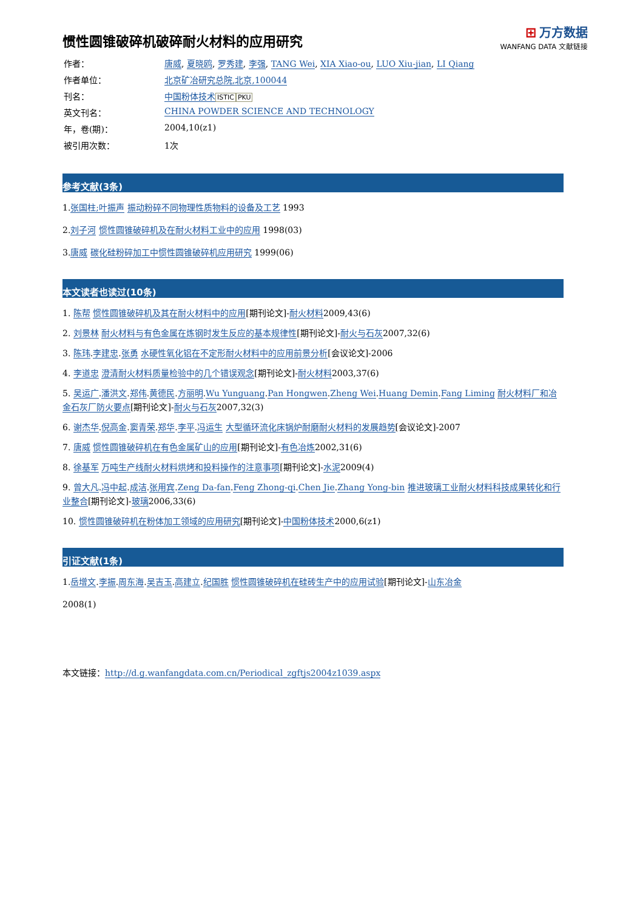⊞ 万方数据
WANFANG DATA 文献链接
惯性圆锥破碎机破碎耐火材料的应用研究
| 作者： | 唐威 , 夏晓鸥 , 罗秀建 , 李强 , TANG Wei , XIA Xiao-ou , LUO Xiu-jian , LI Qiang |
| 作者单位： | 北京矿冶研究总院,北京,100044 |
| 刊名： | 中国粉体技术 ISTIC PKU |
| 英文刊名： | CHINA POWDER SCIENCE AND TECHNOLOGY |
| 年，卷(期)： | 2004,10(z1) |
| 被引用次数： | 1次 |
参考文献(3条)
1.张国柱;叶振声 振动粉碎不同物理性质物料的设备及工艺 1993
2.刘子河 惯性圆锥破碎机及在耐火材料工业中的应用 1998(03)
3.唐威 碳化硅粉碎加工中惯性圆锥破碎机应用研究 1999(06)
本文读者也读过(10条)
1. 陈帮 惯性圆锥破碎机及其在耐火材料中的应用[期刊论文]-耐火材料2009,43(6)
2. 刘景林 耐火材料与有色金属在炼钢时发生反应的基本规律性[期刊论文]-耐火与石灰2007,32(6)
3. 陈玮.李建忠.张勇 水硬性氧化铝在不定形耐火材料中的应用前景分析[会议论文]-2006
4. 李道忠 澄清耐火材料质量检验中的几个错误观念[期刊论文]-耐火材料2003,37(6)
5. 吴运广.潘洪文.郑伟.黄德民.方丽明.Wu Yunguang.Pan Hongwen.Zheng Wei.Huang Demin.Fang Liming 耐火材料厂和冶金石灰厂防火要点[期刊论文]-耐火与石灰2007,32(3)
6. 谢杰华.倪高金.窦青荣.郑华.李平.冯运生 大型循环流化床锅炉耐磨耐火材料的发展趋势[会议论文]-2007
7. 唐威 惯性圆锥破碎机在有色金属矿山的应用[期刊论文]-有色冶炼2002,31(6)
8. 徐基军 万吨生产线耐火材料烘烤和投料操作的注意事项[期刊论文]-水泥2009(4)
9. 曾大凡.冯中起.成洁.张用宾.Zeng Da-fan.Feng Zhong-qi.Chen Jie.Zhang Yong-bin 推进玻璃工业耐火材料科技成果转化和行业整合[期刊论文]-玻璃2006,33(6)
10. 惯性圆锥破碎机在粉体加工领域的应用研究[期刊论文]-中国粉体技术2000,6(z1)
引证文献(1条)
1.岳增文.李振.周东海.吴吉玉.高建立.纪国胜 惯性圆锥破碎机在硅砖生产中的应用试验[期刊论文]-山东冶金
2008(1)
本文链接：http://d.g.wanfangdata.com.cn/Periodical_zgftjs2004z1039.aspx